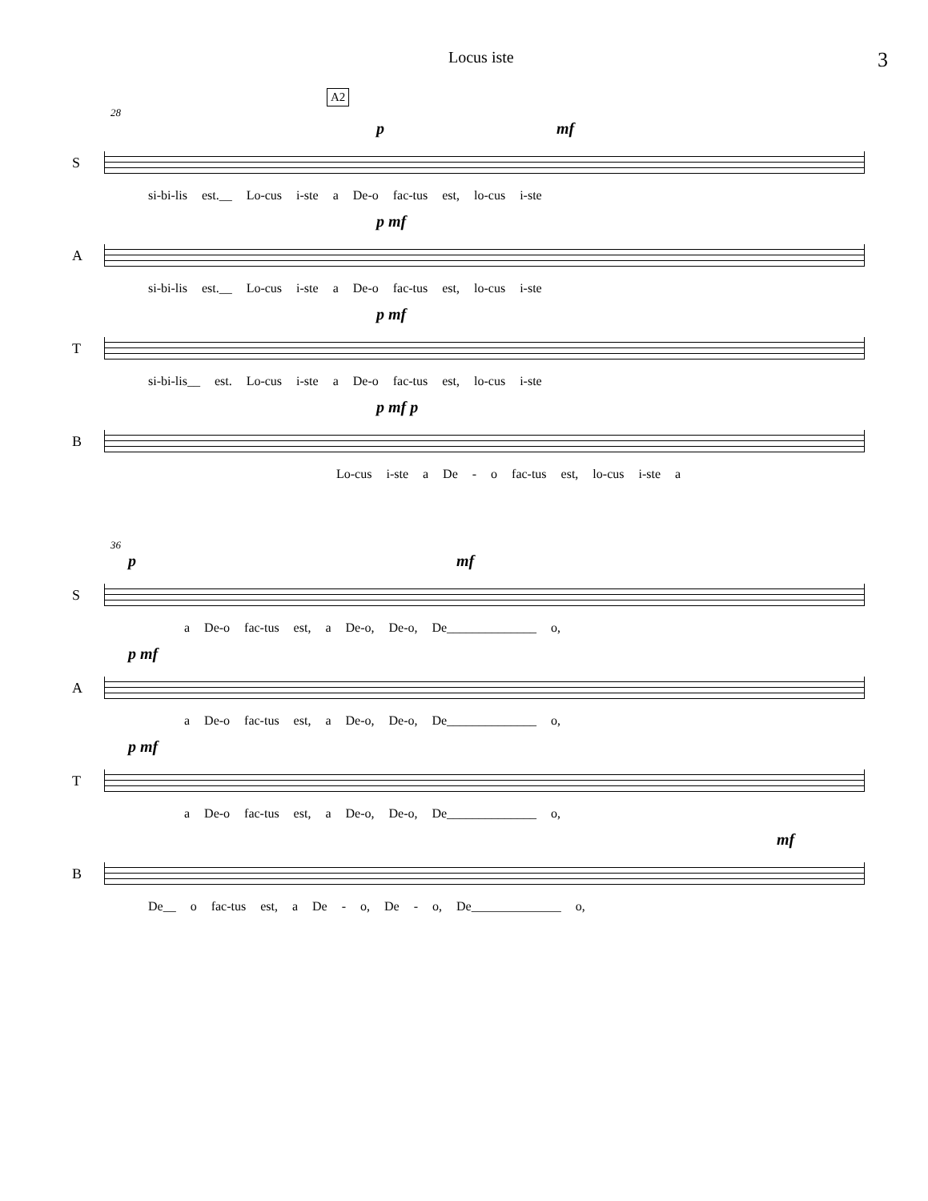Locus iste 3
A2
28
p mf
S
si-bi-lis est.__ Lo-cus i-ste a De-o fac-tus est, lo-cus i-ste
p mf
A
si-bi-lis est.__ Lo-cus i-ste a De-o fac-tus est, lo-cus i-ste
p mf
T
si-bi-lis__ est. Lo-cus i-ste a De-o fac-tus est, lo-cus i-ste
p mf p
B
Lo-cus i-ste a De - o fac-tus est, lo-cus i-ste a
36
p mf
S
a De-o fac-tus est, a De-o, De-o, De______________ o,
p mf
A
a De-o fac-tus est, a De-o, De-o, De______________ o,
p mf
T
a De-o fac-tus est, a De-o, De-o, De______________ o,
mf
B
De__ o fac-tus est, a De - o, De - o, De______________ o,